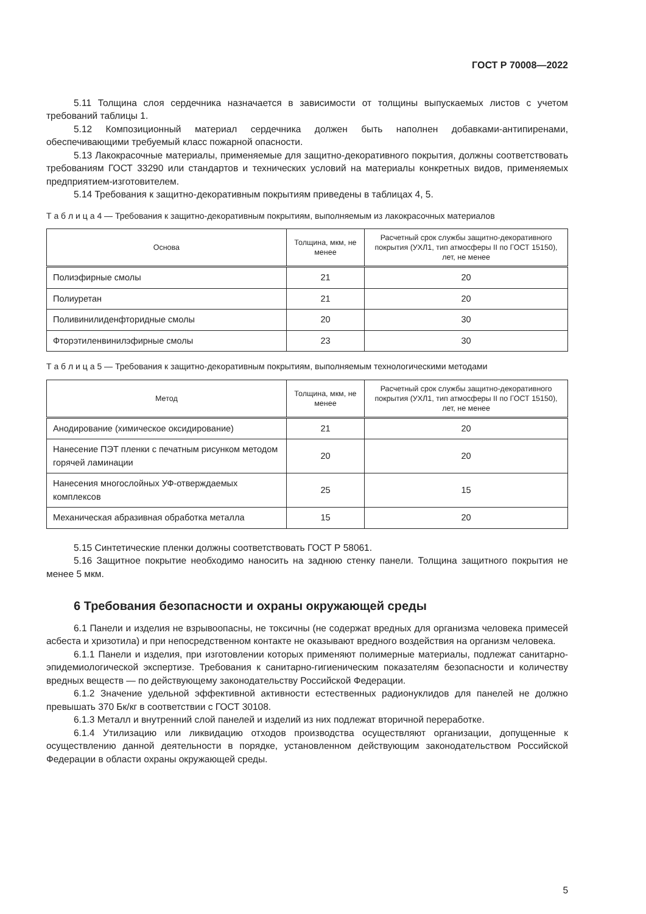ГОСТ Р 70008—2022
5.11 Толщина слоя сердечника назначается в зависимости от толщины выпускаемых листов с учетом требований таблицы 1.
5.12 Композиционный материал сердечника должен быть наполнен добавками-антипиренами, обеспечивающими требуемый класс пожарной опасности.
5.13 Лакокрасочные материалы, применяемые для защитно-декоративного покрытия, должны соответствовать требованиям ГОСТ 33290 или стандартов и технических условий на материалы конкретных видов, применяемых предприятием-изготовителем.
5.14 Требования к защитно-декоративным покрытиям приведены в таблицах 4, 5.
Т а б л и ц а 4 — Требования к защитно-декоративным покрытиям, выполняемым из лакокрасочных материалов
| Основа | Толщина, мкм, не менее | Расчетный срок службы защитно-декоративного покрытия (УХЛ1, тип атмосферы II по ГОСТ 15150), лет, не менее |
| --- | --- | --- |
| Полиэфирные смолы | 21 | 20 |
| Полиуретан | 21 | 20 |
| Поливинилиденфторидные смолы | 20 | 30 |
| Фторэтиленвинилэфирные смолы | 23 | 30 |
Т а б л и ц а 5 — Требования к защитно-декоративным покрытиям, выполняемым технологическими методами
| Метод | Толщина, мкм, не менее | Расчетный срок службы защитно-декоративного покрытия (УХЛ1, тип атмосферы II по ГОСТ 15150), лет, не менее |
| --- | --- | --- |
| Анодирование (химическое оксидирование) | 21 | 20 |
| Нанесение ПЭТ пленки с печатным рисунком методом горячей ламинации | 20 | 20 |
| Нанесения многослойных УФ-отверждаемых комплексов | 25 | 15 |
| Механическая абразивная обработка металла | 15 | 20 |
5.15 Синтетические пленки должны соответствовать ГОСТ Р 58061.
5.16 Защитное покрытие необходимо наносить на заднюю стенку панели. Толщина защитного покрытия не менее 5 мкм.
6 Требования безопасности и охраны окружающей среды
6.1 Панели и изделия не взрывоопасны, не токсичны (не содержат вредных для организма человека примесей асбеста и хризотила) и при непосредственном контакте не оказывают вредного воздействия на организм человека.
6.1.1 Панели и изделия, при изготовлении которых применяют полимерные материалы, подлежат санитарно-эпидемиологической экспертизе. Требования к санитарно-гигиеническим показателям безопасности и количеству вредных веществ — по действующему законодательству Российской Федерации.
6.1.2 Значение удельной эффективной активности естественных радионуклидов для панелей не должно превышать 370 Бк/кг в соответствии с ГОСТ 30108.
6.1.3 Металл и внутренний слой панелей и изделий из них подлежат вторичной переработке.
6.1.4 Утилизацию или ликвидацию отходов производства осуществляют организации, допущенные к осуществлению данной деятельности в порядке, установленном действующим законодательством Российской Федерации в области охраны окружающей среды.
5